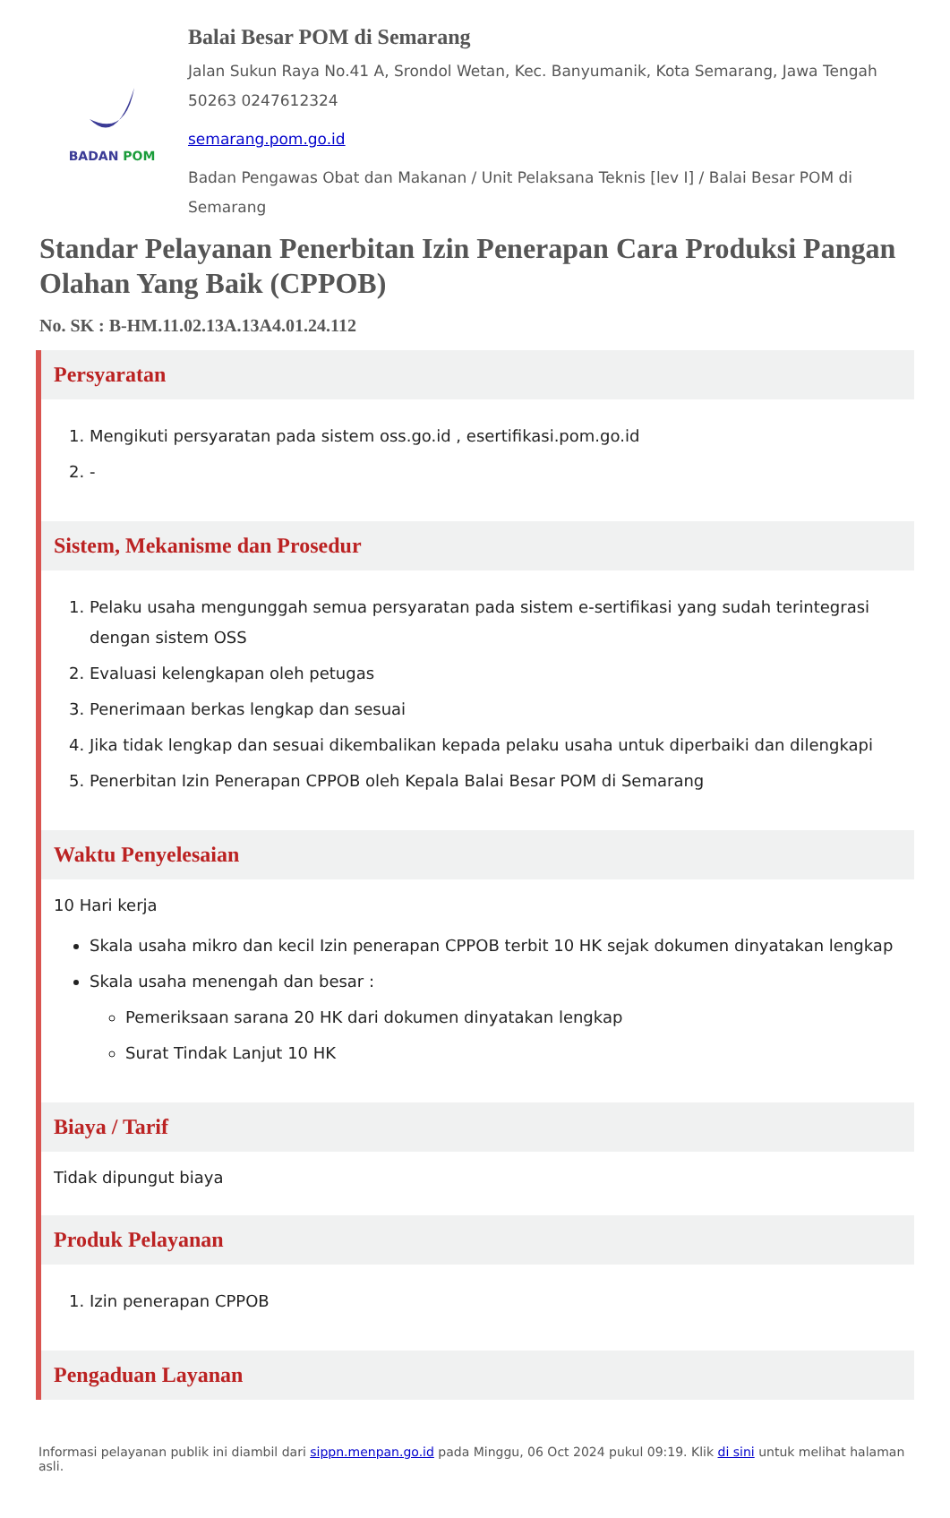BADAN POM
Balai Besar POM di Semarang
Jalan Sukun Raya No.41 A, Srondol Wetan, Kec. Banyumanik, Kota Semarang, Jawa Tengah 50263 0247612324
semarang.pom.go.id
Badan Pengawas Obat dan Makanan / Unit Pelaksana Teknis [lev I] / Balai Besar POM di Semarang
Standar Pelayanan Penerbitan Izin Penerapan Cara Produksi Pangan Olahan Yang Baik (CPPOB)
No. SK : B-HM.11.02.13A.13A4.01.24.112
Persyaratan
1. Mengikuti persyaratan pada sistem oss.go.id , esertifikasi.pom.go.id
2. -
Sistem, Mekanisme dan Prosedur
1. Pelaku usaha mengunggah semua persyaratan pada sistem e-sertifikasi yang sudah terintegrasi dengan sistem OSS
2. Evaluasi kelengkapan oleh petugas
3. Penerimaan berkas lengkap dan sesuai
4. Jika tidak lengkap dan sesuai dikembalikan kepada pelaku usaha untuk diperbaiki dan dilengkapi
5. Penerbitan Izin Penerapan CPPOB oleh Kepala Balai Besar POM di Semarang
Waktu Penyelesaian
10 Hari kerja
Skala usaha mikro dan kecil Izin penerapan CPPOB terbit 10 HK sejak dokumen dinyatakan lengkap
Skala usaha menengah dan besar :
Pemeriksaan sarana 20 HK dari dokumen dinyatakan lengkap
Surat Tindak Lanjut 10 HK
Biaya / Tarif
Tidak dipungut biaya
Produk Pelayanan
1. Izin penerapan CPPOB
Pengaduan Layanan
Informasi pelayanan publik ini diambil dari sippn.menpan.go.id pada Minggu, 06 Oct 2024 pukul 09:19. Klik di sini untuk melihat halaman asli.